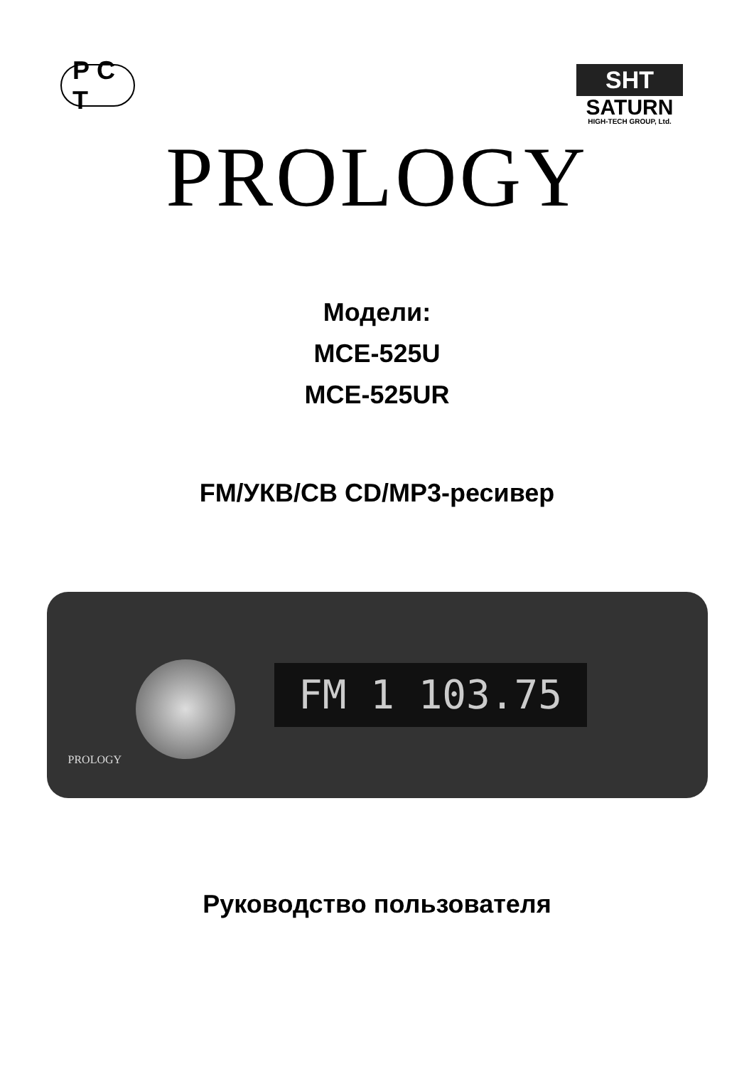Р С Т
SHT
SATURN
HIGH-TECH GROUP, Ltd.
PROLOGY
Модели:
MCE-525U
MCE-525UR
FM/УКВ/СВ CD/MP3-ресивер
FM 1 103.75
PROLOGY
Руководство пользователя